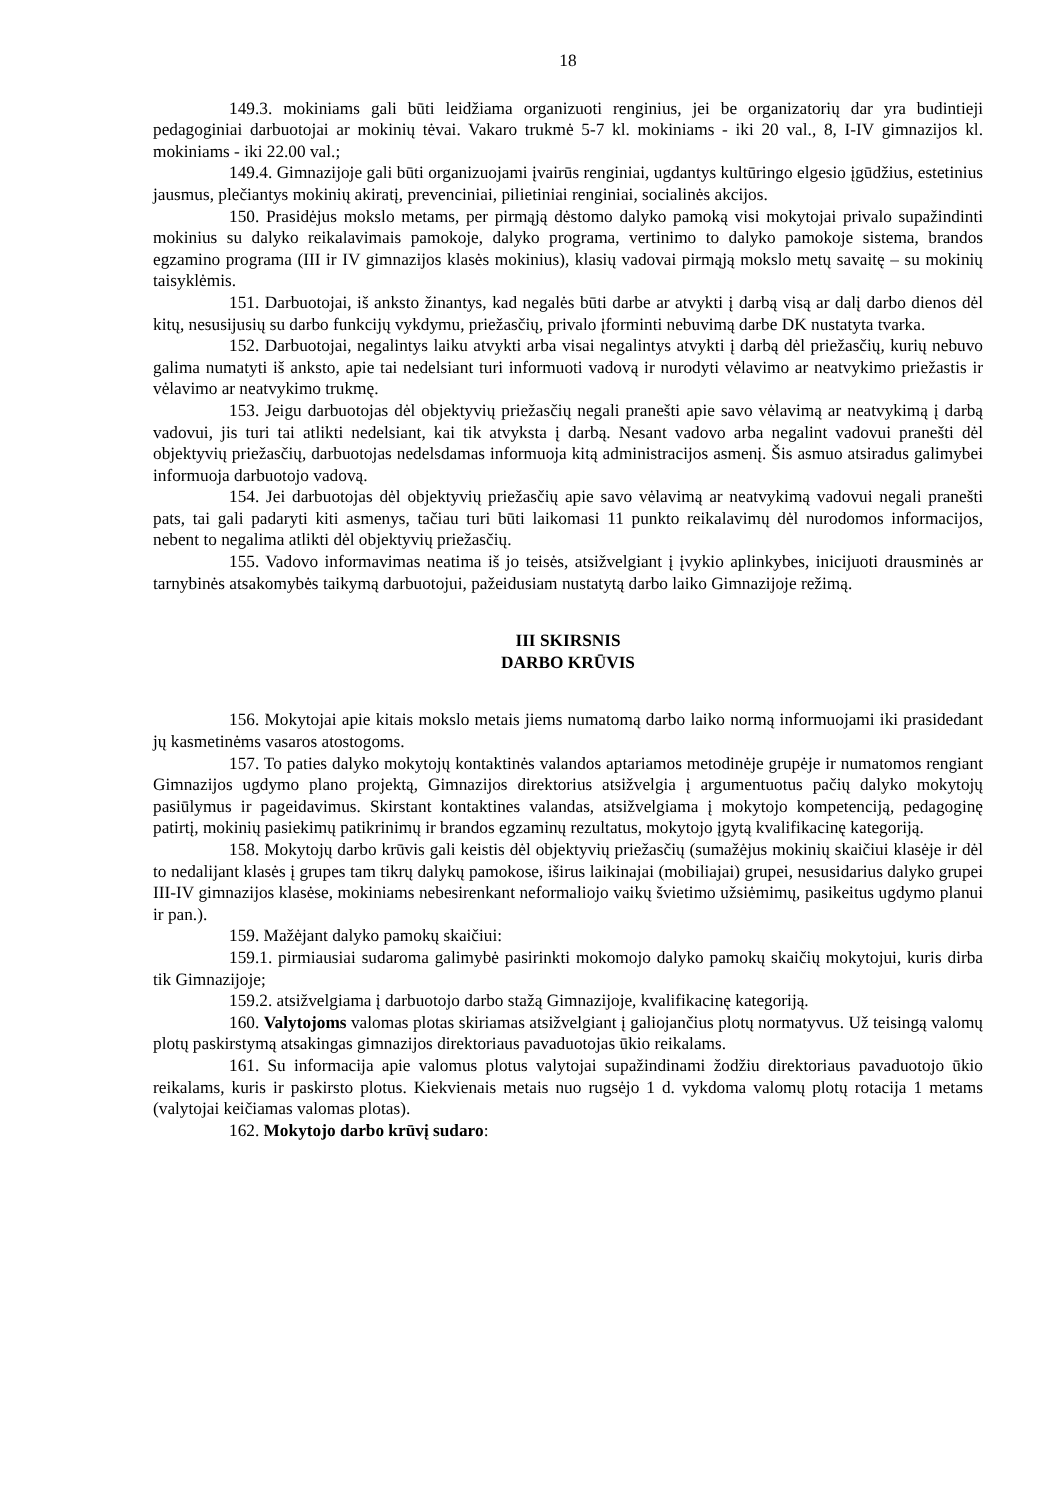18
149.3. mokiniams gali būti leidžiama organizuoti renginius, jei be organizatorių dar yra budintieji pedagoginiai darbuotojai ar mokinių tėvai. Vakaro trukmė 5-7 kl. mokiniams - iki 20 val., 8, I-IV gimnazijos kl. mokiniams - iki 22.00 val.;
149.4. Gimnazijoje gali būti organizuojami įvairūs renginiai, ugdantys kultūringo elgesio įgūdžius, estetinius jausmus, plečiantys mokinių akiratį, prevenciniai, pilietiniai renginiai, socialinės akcijos.
150. Prasidėjus mokslo metams, per pirmąją dėstomo dalyko pamoką visi mokytojai privalo supažindinti mokinius su dalyko reikalavimais pamokoje, dalyko programa, vertinimo to dalyko pamokoje sistema, brandos egzamino programa (III ir IV gimnazijos klasės mokinius), klasių vadovai pirmąją mokslo metų savaitę – su mokinių taisyklėmis.
151. Darbuotojai, iš anksto žinantys, kad negalės būti darbe ar atvykti į darbą visą ar dalį darbo dienos dėl kitų, nesusijusių su darbo funkcijų vykdymu, priežasčių, privalo įforminti nebuvimą darbe DK nustatyta tvarka.
152. Darbuotojai, negalintys laiku atvykti arba visai negalintys atvykti į darbą dėl priežasčių, kurių nebuvo galima numatyti iš anksto, apie tai nedelsiant turi informuoti vadovą ir nurodyti vėlavimo ar neatvykimo priežastis ir vėlavimo ar neatvykimo trukmę.
153. Jeigu darbuotojas dėl objektyvių priežasčių negali pranešti apie savo vėlavimą ar neatvykimą į darbą vadovui, jis turi tai atlikti nedelsiant, kai tik atvyksta į darbą. Nesant vadovo arba negalint vadovui pranešti dėl objektyvių priežasčių, darbuotojas nedelsdamas informuoja kitą administracijos asmenį. Šis asmuo atsiradus galimybei informuoja darbuotojo vadovą.
154. Jei darbuotojas dėl objektyvių priežasčių apie savo vėlavimą ar neatvykimą vadovui negali pranešti pats, tai gali padaryti kiti asmenys, tačiau turi būti laikomasi 11 punkto reikalavimų dėl nurodomos informacijos, nebent to negalima atlikti dėl objektyvių priežasčių.
155. Vadovo informavimas neatima iš jo teisės, atsižvelgiant į įvykio aplinkybes, inicijuoti drausminės ar tarnybinės atsakomybės taikymą darbuotojui, pažeidusiam nustatytą darbo laiko Gimnazijoje režimą.
III SKIRSNIS
DARBO KRŪVIS
156. Mokytojai apie kitais mokslo metais jiems numatomą darbo laiko normą informuojami iki prasidedant jų kasmetinėms vasaros atostogoms.
157. To paties dalyko mokytojų kontaktinės valandos aptariamos metodinėje grupėje ir numatomos rengiant Gimnazijos ugdymo plano projektą, Gimnazijos direktorius atsižvelgia į argumentuotus pačių dalyko mokytojų pasiūlymus ir pageidavimus. Skirstant kontaktines valandas, atsižvelgiama į mokytojo kompetenciją, pedagoginę patirtį, mokinių pasiekimų patikrinimų ir brandos egzaminų rezultatus, mokytojo įgytą kvalifikacinę kategoriją.
158. Mokytojų darbo krūvis gali keistis dėl objektyvių priežasčių (sumažėjus mokinių skaičiui klasėje ir dėl to nedalijant klasės į grupes tam tikrų dalykų pamokose, iširus laikinajai (mobiliajai) grupei, nesusidarius dalyko grupei III-IV gimnazijos klasėse, mokiniams nebesirenkant neformaliojo vaikų švietimo užsiėmimų, pasikeitus ugdymo planui ir pan.).
159. Mažėjant dalyko pamokų skaičiui:
159.1. pirmiausiai sudaroma galimybė pasirinkti mokomojo dalyko pamokų skaičių mokytojui, kuris dirba tik Gimnazijoje;
159.2. atsižvelgiama į darbuotojo darbo stažą Gimnazijoje, kvalifikacinę kategoriją.
160. Valytojoms valomas plotas skiriamas atsižvelgiant į galiojančius plotų normatyvus. Už teisingą valomų plotų paskirstymą atsakingas gimnazijos direktoriaus pavaduotojas ūkio reikalams.
161. Su informacija apie valomus plotus valytojai supažindinami žodžiu direktoriaus pavaduotojo ūkio reikalams, kuris ir paskirsto plotus. Kiekvienais metais nuo rugsėjo 1 d. vykdoma valomų plotų rotacija 1 metams (valytojai keičiamas valomas plotas).
162. Mokytojo darbo krūvį sudaro: